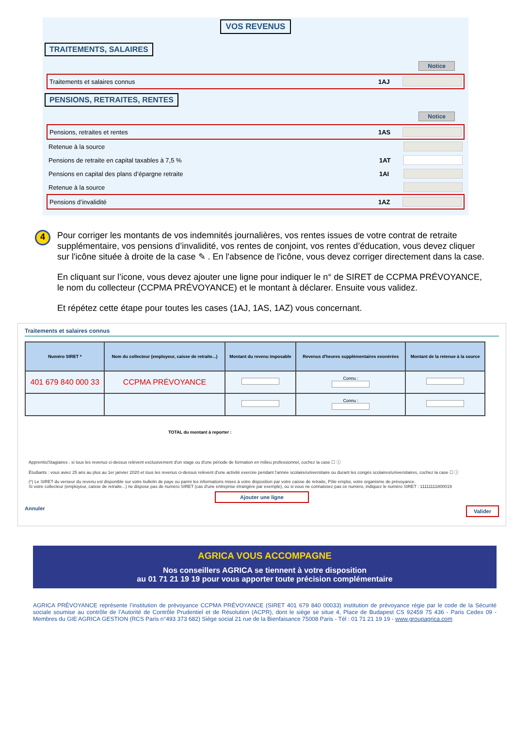VOS REVENUS
TRAITEMENTS, SALAIRES
Notice
Traitements et salaires connus 1AJ
PENSIONS, RETRAITES, RENTES
Notice
Pensions, retraites et rentes 1AS
Retenue à la source
Pensions de retraite en capital taxables à 7,5 % 1AT
Pensions en capital des plans d’épargne retraite 1AI
Retenue à la source
Pensions d’invalidité 1AZ
4
Pour corriger les montants de vos indemnités journalières, vos rentes issues de votre contrat de retraite supplémentaire, vos pensions d’invalidité, vos rentes de conjoint, vos rentes d’éducation, vous devez cliquer sur l'icône située à droite de la case ✎ . En l'absence de l'icône, vous devez corriger directement dans la case.
En cliquant sur l’icone, vous devez ajouter une ligne pour indiquer le n° de SIRET de CCPMA PRÉVOYANCE, le nom du collecteur (CCPMA PRÉVOYANCE) et le montant à déclarer. Ensuite vous validez.
Et répétez cette étape pour toutes les cases (1AJ, 1AS, 1AZ) vous concernant.
Traitements et salaires connus
| Numéro SIRET * | Nom du collecteur (employeur, caisse de retraite...) | Montant du revenu imposable | Revenus d'heures supplémentaires exonérées | Montant de la retenue à la source |
| --- | --- | --- | --- | --- |
| 401 679 840 000 33 | CCPMA PRÉVOYANCE | | Connu : | |
| | | | Connu : | |
TOTAL du montant à reporter :
Apprentis/Stagiaires : si tous les revenus ci-dessus relèvent exclusivement d'un stage ou d'une période de formation en milieu professionnel, cochez la case ☐ ⓘ
Étudiants : vous aviez 25 ans au plus au 1er janvier 2020 et tous les revenus ci-dessus relèvent d'une activité exercée pendant l'année scolaire/universitaire ou durant les congés scolaires/universitaires, cochez la case ☐ ⓘ
(*) Le SIRET du verseur du revenu est disponible sur votre bulletin de paye ou parmi les informations mises à votre disposition par votre caisse de retraite, Pôle emploi, votre organisme de prévoyance.
Si votre collecteur (employeur, caisse de retraite...) ne dispose pas de numéro SIRET (cas d'une entreprise étrangère par exemple), ou si vous ne connaissez pas ce numéro, indiquez le numéro SIRET : 11111111800019
Ajouter une ligne
Annuler Valider
AGRICA VOUS ACCOMPAGNE
Nos conseillers AGRICA se tiennent à votre disposition
au 01 71 21 19 19 pour vous apporter toute précision complémentaire
AGRICA PRÉVOYANCE représente l’institution de prévoyance CCPMA PRÉVOYANCE (SIRET 401 679 840 00033) institution de prévoyance régie par le code de la Sécurité sociale soumise au contrôle de l’Autorité de Contrôle Prudentiel et de Résolution (ACPR), dont le siège se situe 4, Place de Budapest CS 92459 75 436 - Paris Cedex 09 - Membres du GIE AGRICA GESTION (RCS Paris n°493 373 682) Siège social 21 rue de la Bienfaisance 75008 Paris - Tél : 01 71 21 19 19 - www.groupagrica.com